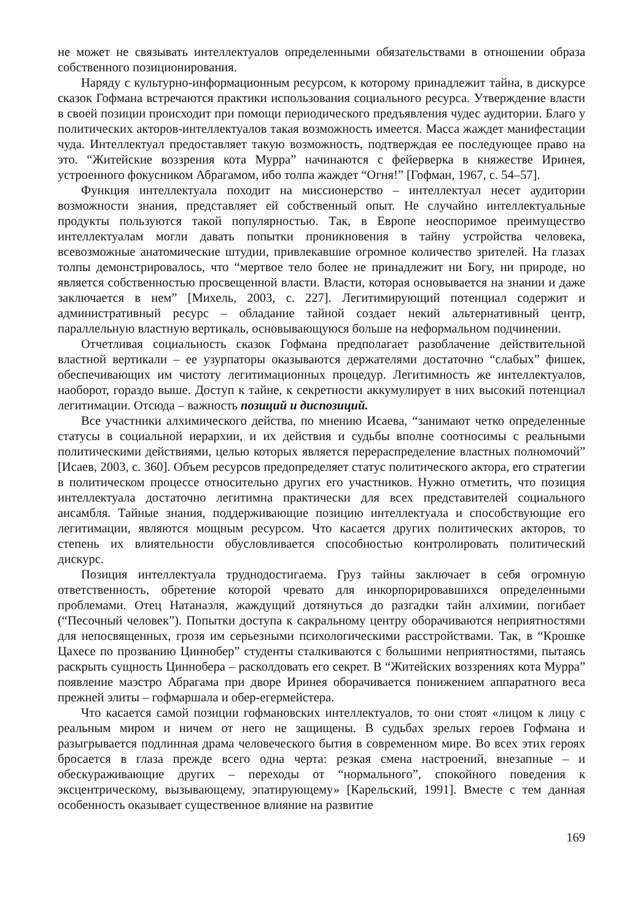не может не связывать интеллектуалов определенными обязательствами в отношении образа собственного позиционирования.
Наряду с культурно-информационным ресурсом, к которому принадлежит тайна, в дискурсе сказок Гофмана встречаются практики использования социального ресурса. Утверждение власти в своей позиции происходит при помощи периодического предъявления чудес аудитории. Благо у политических акторов-интеллектуалов такая возможность имеется. Масса жаждет манифестации чуда. Интеллектуал предоставляет такую возможность, подтверждая ее последующее право на это. “Житейские воззрения кота Мурра” начинаются с фейерверка в княжестве Иринея, устроенного фокусником Абрагамом, ибо толпа жаждет “Огня!” [Гофман, 1967, с. 54–57].
Функция интеллектуала походит на миссионерство – интеллектуал несет аудитории возможности знания, представляет ей собственный опыт. Не случайно интеллектуальные продукты пользуются такой популярностью. Так, в Европе неоспоримое преимущество интеллектуалам могли давать попытки проникновения в тайну устройства человека, всевозможные анатомические штудии, привлекавшие огромное количество зрителей. На глазах толпы демонстрировалось, что “мертвое тело более не принадлежит ни Богу, ни природе, но является собственностью просвещенной власти. Власти, которая основывается на знании и даже заключается в нем” [Михель, 2003, с. 227]. Легитимирующий потенциал содержит и административный ресурс – обладание тайной создает некий альтернативный центр, параллельную властную вертикаль, основывающуюся больше на неформальном подчинении.
Отчетливая социальность сказок Гофмана предполагает разоблачение действительной властной вертикали – ее узурпаторы оказываются держателями достаточно “слабых” фишек, обеспечивающих им чистоту легитимационных процедур. Легитимность же интеллектуалов, наоборот, гораздо выше. Доступ к тайне, к секретности аккумулирует в них высокий потенциал легитимации. Отсюда – важность позиций и диспозиций.
Все участники алхимического действа, по мнению Исаева, “занимают четко определенные статусы в социальной иерархии, и их действия и судьбы вполне соотносимы с реальными политическими действиями, целью которых является перераспределение властных полномочий” [Исаев, 2003, с. 360]. Объем ресурсов предопределяет статус политического актора, его стратегии в политическом процессе относительно других его участников. Нужно отметить, что позиция интеллектуала достаточно легитимна практически для всех представителей социального ансамбля. Тайные знания, поддерживающие позицию интеллектуала и способствующие его легитимации, являются мощным ресурсом. Что касается других политических акторов, то степень их влиятельности обусловливается способностью контролировать политический дискурс.
Позиция интеллектуала труднодостигаема. Груз тайны заключает в себя огромную ответственность, обретение которой чревато для инкорпорировавшихся определенными проблемами. Отец Натанаэля, жаждущий дотянуться до разгадки тайн алхимии, погибает (“Песочный человек”). Попытки доступа к сакральному центру оборачиваются неприятностями для непосвященных, грозя им серьезными психологическими расстройствами. Так, в “Крошке Цахесе по прозванию Циннобер” студенты сталкиваются с большими неприятностями, пытаясь раскрыть сущность Циннобера – расколдовать его секрет. В “Житейских воззрениях кота Мурра” появление маэстро Абрагама при дворе Иринея оборачивается понижением аппаратного веса прежней элиты – гофмаршала и обер-егермейстера.
Что касается самой позиции гофмановских интеллектуалов, то они стоят «лицом к лицу с реальным миром и ничем от него не защищены. В судьбах зрелых героев Гофмана и разыгрывается подлинная драма человеческого бытия в современном мире. Во всех этих героях бросается в глаза прежде всего одна черта: резкая смена настроений, внезапные – и обескураживающие других – переходы от “нормального”, спокойного поведения к эксцентрическому, вызывающему, эпатирующему» [Карельский, 1991]. Вместе с тем данная особенность оказывает существенное влияние на развитие
169